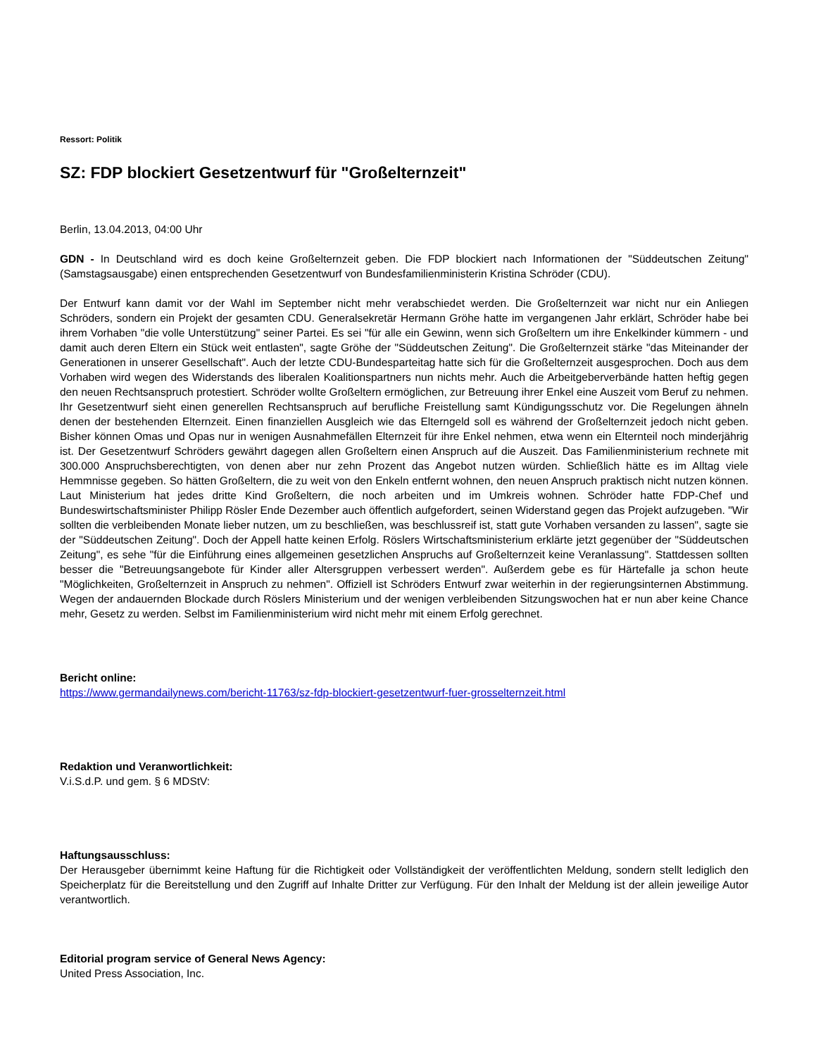Ressort: Politik
SZ: FDP blockiert Gesetzentwurf für "Großelternzeit"
Berlin, 13.04.2013, 04:00 Uhr
GDN - In Deutschland wird es doch keine Großelternzeit geben. Die FDP blockiert nach Informationen der "Süddeutschen Zeitung" (Samstagsausgabe) einen entsprechenden Gesetzentwurf von Bundesfamilienministerin Kristina Schröder (CDU).
Der Entwurf kann damit vor der Wahl im September nicht mehr verabschiedet werden. Die Großelternzeit war nicht nur ein Anliegen Schröders, sondern ein Projekt der gesamten CDU. Generalsekretär Hermann Gröhe hatte im vergangenen Jahr erklärt, Schröder habe bei ihrem Vorhaben "die volle Unterstützung" seiner Partei. Es sei "für alle ein Gewinn, wenn sich Großeltern um ihre Enkelkinder kümmern - und damit auch deren Eltern ein Stück weit entlasten", sagte Gröhe der "Süddeutschen Zeitung". Die Großelternzeit stärke "das Miteinander der Generationen in unserer Gesellschaft". Auch der letzte CDU-Bundesparteitag hatte sich für die Großelternzeit ausgesprochen. Doch aus dem Vorhaben wird wegen des Widerstands des liberalen Koalitionspartners nun nichts mehr. Auch die Arbeitgeberverbände hatten heftig gegen den neuen Rechtsanspruch protestiert. Schröder wollte Großeltern ermöglichen, zur Betreuung ihrer Enkel eine Auszeit vom Beruf zu nehmen. Ihr Gesetzentwurf sieht einen generellen Rechtsanspruch auf berufliche Freistellung samt Kündigungsschutz vor. Die Regelungen ähneln denen der bestehenden Elternzeit. Einen finanziellen Ausgleich wie das Elterngeld soll es während der Großelternzeit jedoch nicht geben. Bisher können Omas und Opas nur in wenigen Ausnahmefällen Elternzeit für ihre Enkel nehmen, etwa wenn ein Elternteil noch minderjährig ist. Der Gesetzentwurf Schröders gewährt dagegen allen Großeltern einen Anspruch auf die Auszeit. Das Familienministerium rechnete mit 300.000 Anspruchsberechtigten, von denen aber nur zehn Prozent das Angebot nutzen würden. Schließlich hätte es im Alltag viele Hemmnisse gegeben. So hätten Großeltern, die zu weit von den Enkeln entfernt wohnen, den neuen Anspruch praktisch nicht nutzen können. Laut Ministerium hat jedes dritte Kind Großeltern, die noch arbeiten und im Umkreis wohnen. Schröder hatte FDP-Chef und Bundeswirtschaftsminister Philipp Rösler Ende Dezember auch öffentlich aufgefordert, seinen Widerstand gegen das Projekt aufzugeben. "Wir sollten die verbleibenden Monate lieber nutzen, um zu beschließen, was beschlussreif ist, statt gute Vorhaben versanden zu lassen", sagte sie der "Süddeutschen Zeitung". Doch der Appell hatte keinen Erfolg. Röslers Wirtschaftsministerium erklärte jetzt gegenüber der "Süddeutschen Zeitung", es sehe "für die Einführung eines allgemeinen gesetzlichen Anspruchs auf Großelternzeit keine Veranlassung". Stattdessen sollten besser die "Betreuungsangebote für Kinder aller Altersgruppen verbessert werden". Außerdem gebe es für Härtefalle ja schon heute "Möglichkeiten, Großelternzeit in Anspruch zu nehmen". Offiziell ist Schröders Entwurf zwar weiterhin in der regierungsinternen Abstimmung. Wegen der andauernden Blockade durch Röslers Ministerium und der wenigen verbleibenden Sitzungswochen hat er nun aber keine Chance mehr, Gesetz zu werden. Selbst im Familienministerium wird nicht mehr mit einem Erfolg gerechnet.
Bericht online:
https://www.germandailynews.com/bericht-11763/sz-fdp-blockiert-gesetzentwurf-fuer-grosselternzeit.html
Redaktion und Veranwortlichkeit:
V.i.S.d.P. und gem. § 6 MDStV:
Haftungsausschluss:
Der Herausgeber übernimmt keine Haftung für die Richtigkeit oder Vollständigkeit der veröffentlichten Meldung, sondern stellt lediglich den Speicherplatz für die Bereitstellung und den Zugriff auf Inhalte Dritter zur Verfügung. Für den Inhalt der Meldung ist der allein jeweilige Autor verantwortlich.
Editorial program service of General News Agency:
United Press Association, Inc.